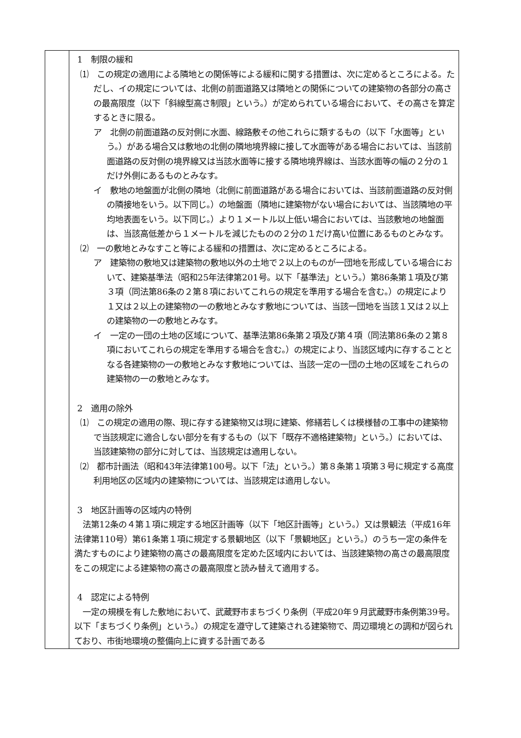| | 1 制限の緩和 ⑴ この規定の適用による隣地との関係等による緩和に関する措置は、次に定めるところによる。ただし、イの規定については、北側の前面道路又は隣地との関係についての建築物の各部分の高さの最高限度（以下「斜線型高さ制限」という。）が定められている場合において、その高さを算定するときに限る。 ア 北側の前面道路の反対側に水面、線路敷その他これらに類するもの（以下「水面等」という。）がある場合又は敷地の北側の隣地境界線に接して水面等がある場合においては、当該前面道路の反対側の境界線又は当該水面等に接する隣地境界線は、当該水面等の幅の２分の１だけ外側にあるものとみなす。 イ 敷地の地盤面が北側の隣地（北側に前面道路がある場合においては、当該前面道路の反対側の隣接地をいう。以下同じ。）の地盤面（隣地に建築物がない場合においては、当該隣地の平均地表面をいう。以下同じ。）より１メートル以上低い場合においては、当該敷地の地盤面は、当該高低差から１メートルを減じたものの２分の１だけ高い位置にあるものとみなす。 ⑵ 一の敷地とみなすこと等による緩和の措置は、次に定めるところによる。 ア 建築物の敷地又は建築物の敷地以外の土地で２以上のものが一団地を形成している場合において、建築基準法（昭和25年法律第201号。以下「基準法」という。）第86条第１項及び第３項（同法第86条の２第８項においてこれらの規定を準用する場合を含む。）の規定により１又は２以上の建築物の一の敷地とみなす敷地については、当該一団地を当該１又は２以上の建築物の一の敷地とみなす。 イ 一定の一団の土地の区域について、基準法第86条第２項及び第４項（同法第86条の２第８項においてこれらの規定を準用する場合を含む。）の規定により、当該区域内に存することとなる各建築物の一の敷地とみなす敷地については、当該一定の一団の土地の区域をこれらの建築物の一の敷地とみなす。 2 適用の除外 ⑴ この規定の適用の際、現に存する建築物又は現に建築、修繕若しくは模様替の工事中の建築物で当該規定に適合しない部分を有するもの（以下「既存不適格建築物」という。）においては、当該建築物の部分に対しては、当該規定は適用しない。 ⑵ 都市計画法（昭和43年法律第100号。以下「法」という。）第８条第１項第３号に規定する高度利用地区の区域内の建築物については、当該規定は適用しない。 3 地区計画等の区域内の特例 法第12条の４第１項に規定する地区計画等（以下「地区計画等」という。）又は景観法（平成16年法律第110号）第61条第１項に規定する景観地区（以下「景観地区」という。）のうち一定の条件を満たすものにより建築物の高さの最高限度を定めた区域内においては、当該建築物の高さの最高限度をこの規定による建築物の高さの最高限度と読み替えて適用する。 4 認定による特例 一定の規模を有した敷地において、武蔵野市まちづくり条例（平成20年９月武蔵野市条例第39号。以下「まちづくり条例」という。）の規定を遵守して建築される建築物で、周辺環境との調和が図られており、市街地環境の整備向上に資する計画である |